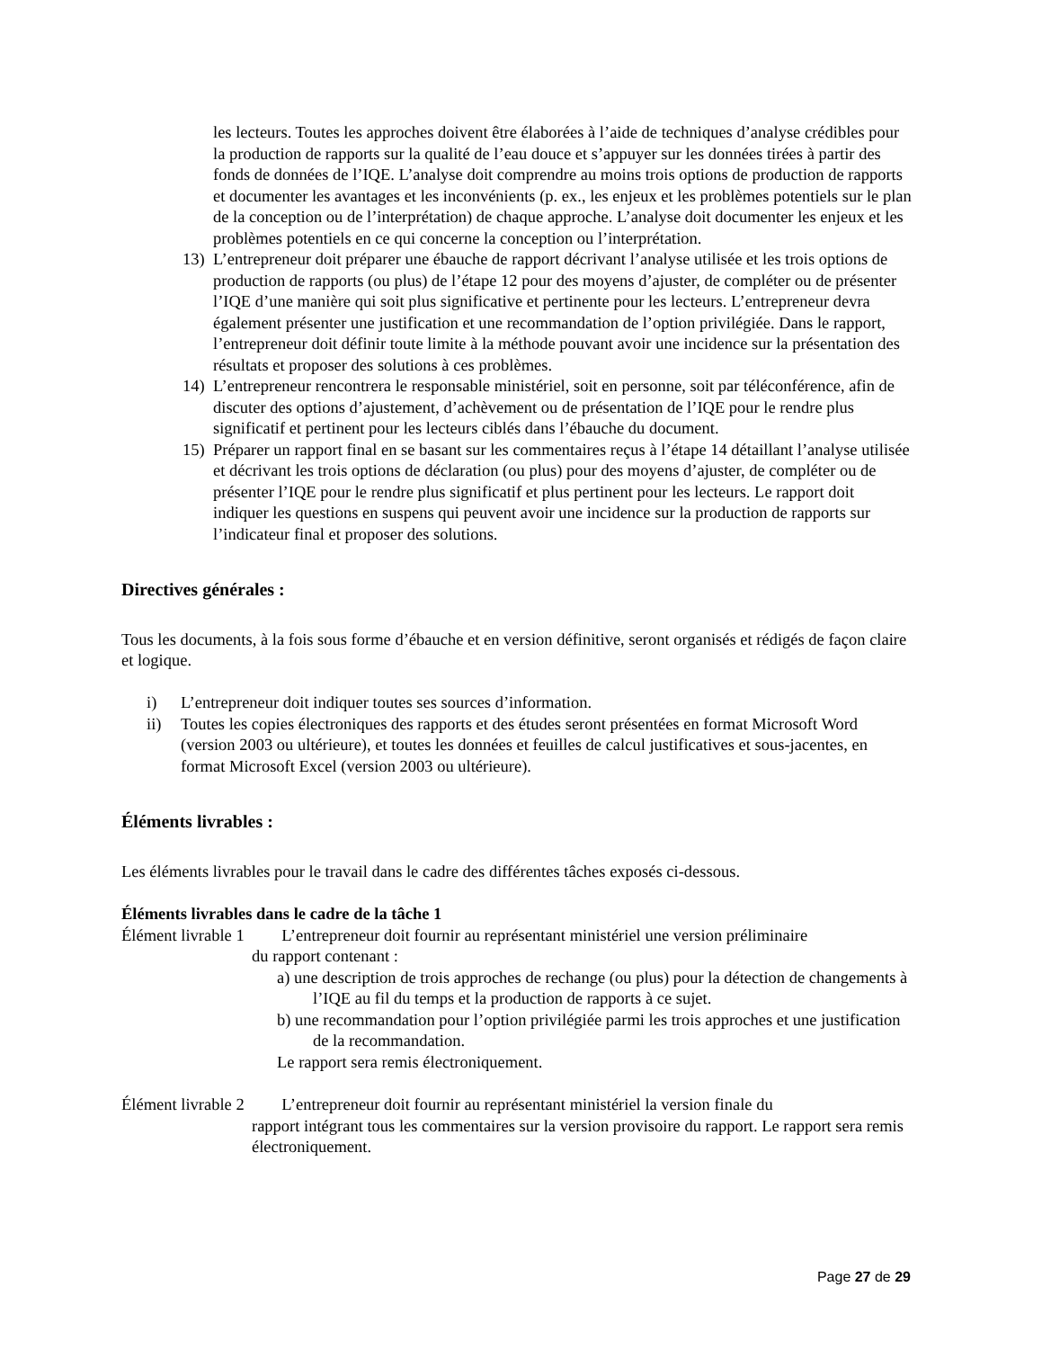les lecteurs. Toutes les approches doivent être élaborées à l’aide de techniques d’analyse crédibles pour la production de rapports sur la qualité de l’eau douce et s’appuyer sur les données tirées à partir des fonds de données de l’IQE. L’analyse doit comprendre au moins trois options de production de rapports et documenter les avantages et les inconvénients (p. ex., les enjeux et les problèmes potentiels sur le plan de la conception ou de l’interprétation) de chaque approche. L’analyse doit documenter les enjeux et les problèmes potentiels en ce qui concerne la conception ou l’interprétation.
13) L’entrepreneur doit préparer une ébauche de rapport décrivant l’analyse utilisée et les trois options de production de rapports (ou plus) de l’étape 12 pour des moyens d’ajuster, de compléter ou de présenter l’IQE d’une manière qui soit plus significative et pertinente pour les lecteurs. L’entrepreneur devra également présenter une justification et une recommandation de l’option privilégiée. Dans le rapport, l’entrepreneur doit définir toute limite à la méthode pouvant avoir une incidence sur la présentation des résultats et proposer des solutions à ces problèmes.
14) L’entrepreneur rencontrera le responsable ministériel, soit en personne, soit par téléconférence, afin de discuter des options d’ajustement, d’achèvement ou de présentation de l’IQE pour le rendre plus significatif et pertinent pour les lecteurs ciblés dans l’ébauche du document.
15) Préparer un rapport final en se basant sur les commentaires reçus à l’étape 14 détaillant l’analyse utilisée et décrivant les trois options de déclaration (ou plus) pour des moyens d’ajuster, de compléter ou de présenter l’IQE pour le rendre plus significatif et plus pertinent pour les lecteurs. Le rapport doit indiquer les questions en suspens qui peuvent avoir une incidence sur la production de rapports sur l’indicateur final et proposer des solutions.
Directives générales :
Tous les documents, à la fois sous forme d’ébauche et en version définitive, seront organisés et rédigés de façon claire et logique.
i) L’entrepreneur doit indiquer toutes ses sources d’information.
ii) Toutes les copies électroniques des rapports et des études seront présentées en format Microsoft Word (version 2003 ou ultérieure), et toutes les données et feuilles de calcul justificatives et sous-jacentes, en format Microsoft Excel (version 2003 ou ultérieure).
Éléments livrables :
Les éléments livrables pour le travail dans le cadre des différentes tâches exposés ci-dessous.
Éléments livrables dans le cadre de la tâche 1
Élément livrable 1 L’entrepreneur doit fournir au représentant ministériel une version préliminaire
du rapport contenant :
a) une description de trois approches de rechange (ou plus) pour la détection de changements à l’IQE au fil du temps et la production de rapports à ce sujet.
b) une recommandation pour l’option privilégiée parmi les trois approches et une justification de la recommandation.
Le rapport sera remis électroniquement.
Élément livrable 2 L’entrepreneur doit fournir au représentant ministériel la version finale du
rapport intégrant tous les commentaires sur la version provisoire du rapport. Le rapport sera remis électroniquement.
Page 27 de 29